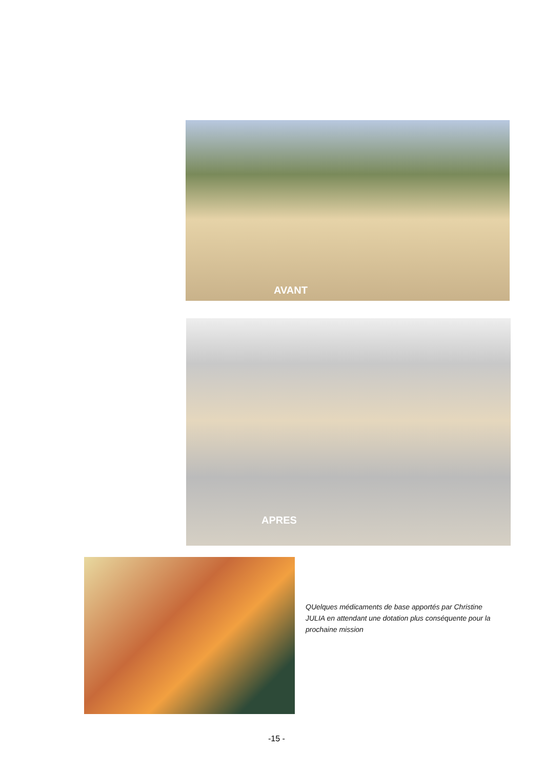AVANT
APRES
QUelques médicaments de base apportés par Christine JULIA en attendant une dotation plus conséquente pour la prochaine mission
-15 -